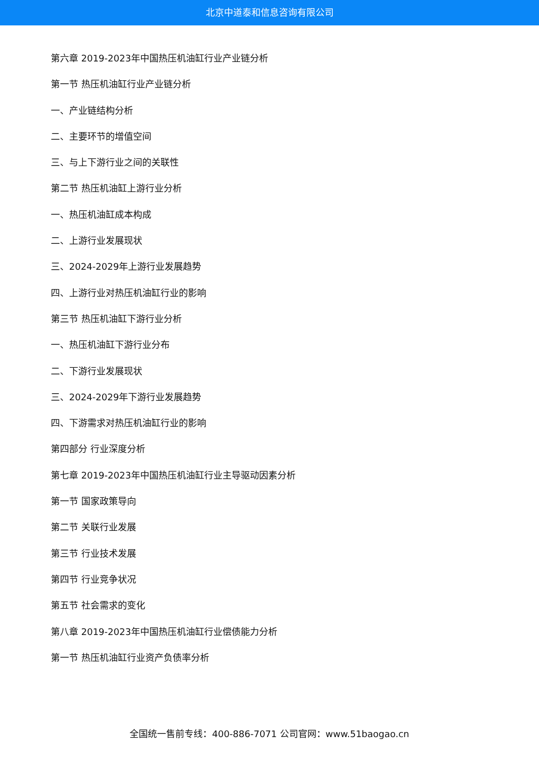北京中道泰和信息咨询有限公司
第六章 2019-2023年中国热压机油缸行业产业链分析
第一节 热压机油缸行业产业链分析
一、产业链结构分析
二、主要环节的增值空间
三、与上下游行业之间的关联性
第二节 热压机油缸上游行业分析
一、热压机油缸成本构成
二、上游行业发展现状
三、2024-2029年上游行业发展趋势
四、上游行业对热压机油缸行业的影响
第三节 热压机油缸下游行业分析
一、热压机油缸下游行业分布
二、下游行业发展现状
三、2024-2029年下游行业发展趋势
四、下游需求对热压机油缸行业的影响
第四部分 行业深度分析
第七章 2019-2023年中国热压机油缸行业主导驱动因素分析
第一节 国家政策导向
第二节 关联行业发展
第三节 行业技术发展
第四节 行业竞争状况
第五节 社会需求的变化
第八章 2019-2023年中国热压机油缸行业偿债能力分析
第一节 热压机油缸行业资产负债率分析
全国统一售前专线：400-886-7071 公司官网：www.51baogao.cn